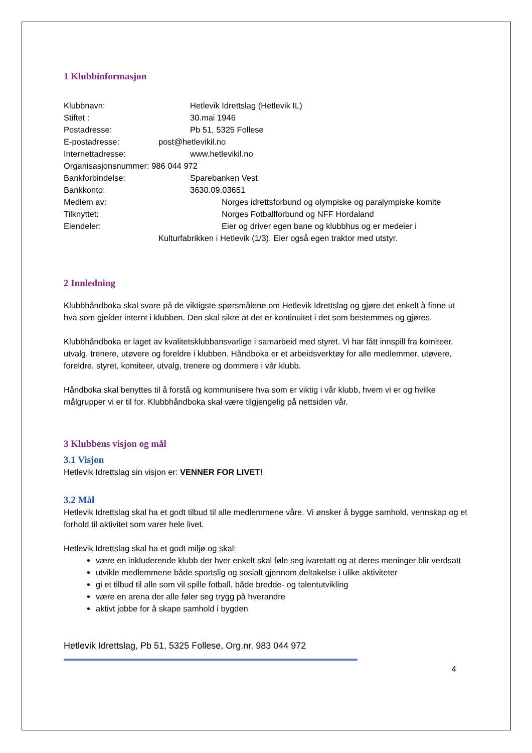1 Klubbinformasjon
Klubbnavn: Hetlevik Idrettslag (Hetlevik IL)
Stiftet : 30.mai 1946
Postadresse: Pb 51, 5325 Follese
E-postadresse: post@hetlevikil.no
Internettadresse: www.hetlevikil.no
Organisasjonsnummer: 986 044 972
Bankforbindelse: Sparebanken Vest
Bankkonto: 3630.09.03651
Medlem av: Norges idrettsforbund og olympiske og paralympiske komite
Tilknyttet: Norges Fotballforbund og NFF Hordaland
Eiendeler: Eier og driver egen bane og klubbhus og er medeier i
Kulturfabrikken i Hetlevik (1/3). Eier også egen traktor med utstyr.
2 Innledning
Klubbhåndboka skal svare på de viktigste spørsmålene om Hetlevik Idrettslag og gjøre det enkelt å finne ut hva som gjelder internt i klubben. Den skal sikre at det er kontinuitet i det som bestemmes og gjøres.
Klubbhåndboka er laget av kvalitetsklubbansvarlige i samarbeid med styret. Vi har fått innspill fra komiteer, utvalg, trenere, utøvere og foreldre i klubben. Håndboka er et arbeidsverktøy for alle medlemmer, utøvere, foreldre, styret, komiteer, utvalg, trenere og dommere i vår klubb.
Håndboka skal benyttes til å forstå og kommunisere hva som er viktig i vår klubb, hvem vi er og hvilke målgrupper vi er til for. Klubbhåndboka skal være tilgjengelig på nettsiden vår.
3 Klubbens visjon og mål
3.1 Visjon
Hetlevik Idrettslag sin visjon er: VENNER FOR LIVET!
3.2 Mål
Hetlevik Idrettslag skal ha et godt tilbud til alle medlemmene våre. Vi ønsker å bygge samhold, vennskap og et forhold til aktivitet som varer hele livet.
Hetlevik Idrettslag skal ha et godt miljø og skal:
være en inkluderende klubb der hver enkelt skal føle seg ivaretatt og at deres meninger blir verdsatt
utvikle medlemmene både sportslig og sosialt gjennom deltakelse i ulike aktiviteter
gi et tilbud til alle som vil spille fotball, både bredde- og talentutvikling
være en arena der alle føler seg trygg på hverandre
aktivt jobbe for å skape samhold i bygden
Hetlevik Idrettslag, Pb 51, 5325 Follese, Org.nr. 983 044 972
4